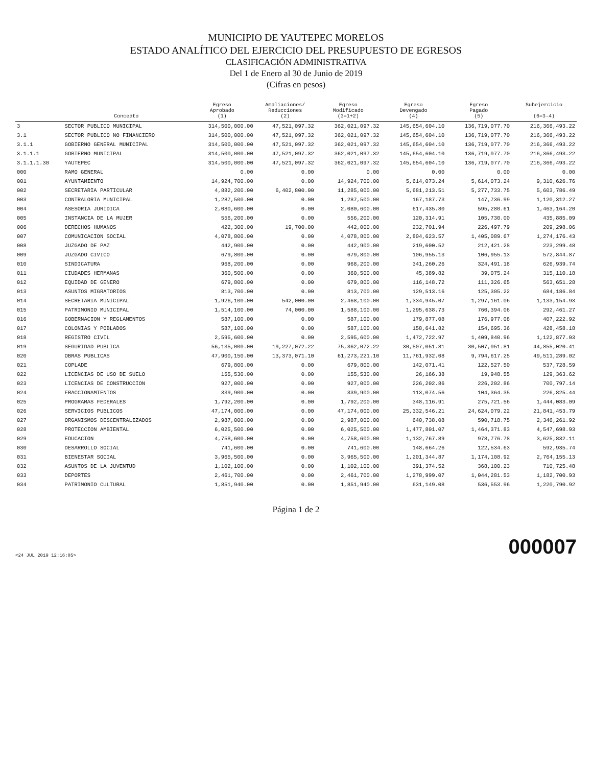MUNICIPIO DE YAUTEPEC MORELOS
ESTADO ANALÍTICO DEL EJERCICIO DEL PRESUPUESTO DE EGRESOS
CLASIFICACIÓN ADMINISTRATIVA
Del 1 de Enero al 30 de Junio de 2019
(Cifras en pesos)
| | Concepto | Egreso Aprobado (1) | Ampliaciones/ Reducciones (2) | Egreso Modificado (3=1+2) | Egreso Devengado (4) | Egreso Pagado (5) | Subejercicio (6=3-4) |
| --- | --- | --- | --- | --- | --- | --- | --- |
| 3 | SECTOR PUBLICO MUNICIPAL | 314,500,000.00 | 47,521,097.32 | 362,021,097.32 | 145,654,604.10 | 136,719,077.70 | 216,366,493.22 |
| 3.1 | SECTOR PUBLICO NO FINANCIERO | 314,500,000.00 | 47,521,097.32 | 362,021,097.32 | 145,654,604.10 | 136,719,077.70 | 216,366,493.22 |
| 3.1.1 | GOBIERNO GENERAL MUNICIPAL | 314,500,000.00 | 47,521,097.32 | 362,021,097.32 | 145,654,604.10 | 136,719,077.70 | 216,366,493.22 |
| 3.1.1.1 | GOBIERNO MUNICIPAL | 314,500,000.00 | 47,521,097.32 | 362,021,097.32 | 145,654,604.10 | 136,719,077.70 | 216,366,493.22 |
| 3.1.1.1.30 | YAUTEPEC | 314,500,000.00 | 47,521,097.32 | 362,021,097.32 | 145,654,604.10 | 136,719,077.70 | 216,366,493.22 |
| 000 | RAMO GENERAL | 0.00 | 0.00 | 0.00 | 0.00 | 0.00 | 0.00 |
| 001 | AYUNTAMIENTO | 14,924,700.00 | 0.00 | 14,924,700.00 | 5,614,073.24 | 5,614,073.24 | 9,310,626.76 |
| 002 | SECRETARIA PARTICULAR | 4,882,200.00 | 6,402,800.00 | 11,285,000.00 | 5,681,213.51 | 5,277,733.75 | 5,603,786.49 |
| 003 | CONTRALORIA MUNICIPAL | 1,287,500.00 | 0.00 | 1,287,500.00 | 167,187.73 | 147,736.99 | 1,120,312.27 |
| 004 | ASESORIA JURIDICA | 2,080,600.00 | 0.00 | 2,080,600.00 | 617,435.80 | 595,280.61 | 1,463,164.20 |
| 005 | INSTANCIA DE LA MUJER | 556,200.00 | 0.00 | 556,200.00 | 120,314.91 | 105,730.00 | 435,885.09 |
| 006 | DERECHOS HUMANOS | 422,300.00 | 19,700.00 | 442,000.00 | 232,701.94 | 226,497.79 | 209,298.06 |
| 007 | COMUNICACION SOCIAL | 4,078,800.00 | 0.00 | 4,078,800.00 | 2,804,623.57 | 1,405,089.67 | 1,274,176.43 |
| 008 | JUZGADO DE PAZ | 442,900.00 | 0.00 | 442,900.00 | 219,600.52 | 212,421.28 | 223,299.48 |
| 009 | JUZGADO CIVICO | 679,800.00 | 0.00 | 679,800.00 | 106,955.13 | 106,955.13 | 572,844.87 |
| 010 | SINDICATURA | 968,200.00 | 0.00 | 968,200.00 | 341,260.26 | 324,491.18 | 626,939.74 |
| 011 | CIUDADES HERMANAS | 360,500.00 | 0.00 | 360,500.00 | 45,389.82 | 39,075.24 | 315,110.18 |
| 012 | EQUIDAD DE GENERO | 679,800.00 | 0.00 | 679,800.00 | 116,148.72 | 111,326.65 | 563,651.28 |
| 013 | ASUNTOS MIGRATORIOS | 813,700.00 | 0.00 | 813,700.00 | 129,513.16 | 125,305.22 | 684,186.84 |
| 014 | SECRETARIA MUNICIPAL | 1,926,100.00 | 542,000.00 | 2,468,100.00 | 1,334,945.07 | 1,297,161.06 | 1,133,154.93 |
| 015 | PATRIMONIO MUNICIPAL | 1,514,100.00 | 74,000.00 | 1,588,100.00 | 1,295,638.73 | 760,394.06 | 292,461.27 |
| 016 | GOBERNACION Y REGLAMENTOS | 587,100.00 | 0.00 | 587,100.00 | 179,877.08 | 176,977.08 | 407,222.92 |
| 017 | COLONIAS Y POBLADOS | 587,100.00 | 0.00 | 587,100.00 | 158,641.82 | 154,695.36 | 428,458.18 |
| 018 | REGISTRO CIVIL | 2,595,600.00 | 0.00 | 2,595,600.00 | 1,472,722.97 | 1,409,840.96 | 1,122,877.03 |
| 019 | SEGURIDAD PUBLICA | 56,135,000.00 | 19,227,072.22 | 75,362,072.22 | 30,507,051.81 | 30,507,051.81 | 44,855,020.41 |
| 020 | OBRAS PUBLICAS | 47,900,150.00 | 13,373,071.10 | 61,273,221.10 | 11,761,932.08 | 9,794,617.25 | 49,511,289.02 |
| 021 | COPLADE | 679,800.00 | 0.00 | 679,800.00 | 142,071.41 | 122,527.50 | 537,728.59 |
| 022 | LICENCIAS DE USO DE SUELO | 155,530.00 | 0.00 | 155,530.00 | 26,166.38 | 19,948.55 | 129,363.62 |
| 023 | LICENCIAS DE CONSTRUCCION | 927,000.00 | 0.00 | 927,000.00 | 226,202.86 | 226,202.86 | 700,797.14 |
| 024 | FRACCIONAMIENTOS | 339,900.00 | 0.00 | 339,900.00 | 113,074.56 | 104,364.35 | 226,825.44 |
| 025 | PROGRAMAS FEDERALES | 1,792,200.00 | 0.00 | 1,792,200.00 | 348,116.91 | 275,721.56 | 1,444,083.09 |
| 026 | SERVICIOS PUBLICOS | 47,174,000.00 | 0.00 | 47,174,000.00 | 25,332,546.21 | 24,624,079.22 | 21,841,453.79 |
| 027 | ORGANISMOS DESCENTRALIZADOS | 2,987,000.00 | 0.00 | 2,987,000.00 | 640,738.08 | 590,718.75 | 2,346,261.92 |
| 028 | PROTECCION AMBIENTAL | 6,025,500.00 | 0.00 | 6,025,500.00 | 1,477,801.07 | 1,464,371.83 | 4,547,698.93 |
| 029 | EDUCACION | 4,758,600.00 | 0.00 | 4,758,600.00 | 1,132,767.89 | 978,776.78 | 3,625,832.11 |
| 030 | DESARROLLO SOCIAL | 741,600.00 | 0.00 | 741,600.00 | 148,664.26 | 122,534.63 | 592,935.74 |
| 031 | BIENESTAR SOCIAL | 3,965,500.00 | 0.00 | 3,965,500.00 | 1,201,344.87 | 1,174,108.92 | 2,764,155.13 |
| 032 | ASUNTOS DE LA JUVENTUD | 1,102,100.00 | 0.00 | 1,102,100.00 | 391,374.52 | 368,100.23 | 710,725.48 |
| 033 | DEPORTES | 2,461,700.00 | 0.00 | 2,461,700.00 | 1,278,999.07 | 1,044,281.53 | 1,182,700.93 |
| 034 | PATRIMONIO CULTURAL | 1,851,940.00 | 0.00 | 1,851,940.00 | 631,149.08 | 536,553.96 | 1,220,790.92 |
Página 1 de 2
<24 JUL 2019 12:16:05> 000007